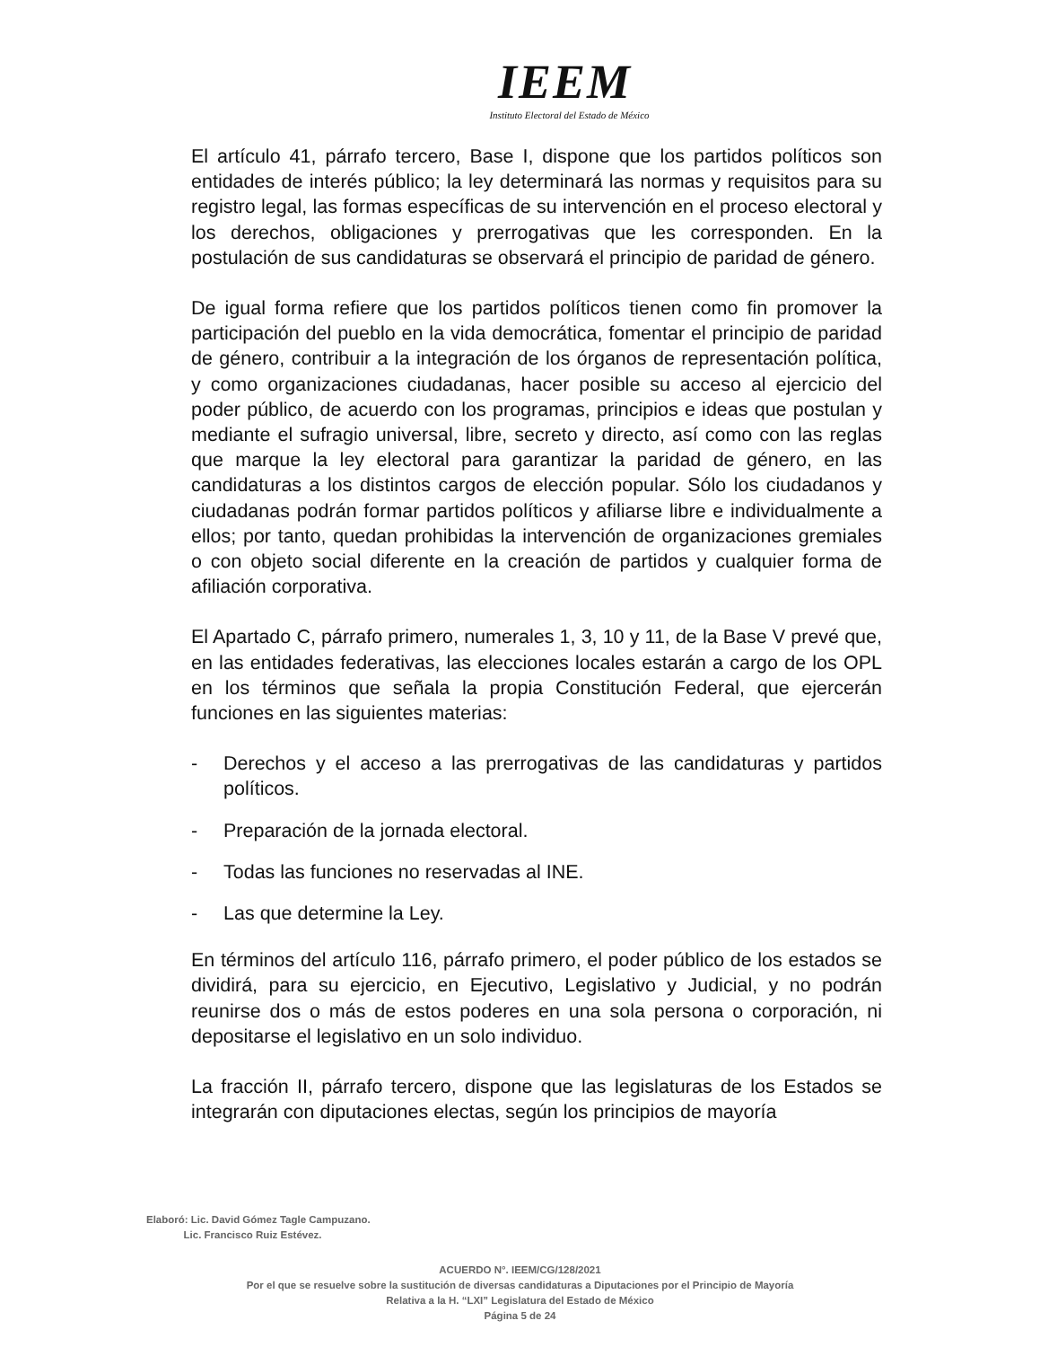IEEM
Instituto Electoral del Estado de México
El artículo 41, párrafo tercero, Base I, dispone que los partidos políticos son entidades de interés público; la ley determinará las normas y requisitos para su registro legal, las formas específicas de su intervención en el proceso electoral y los derechos, obligaciones y prerrogativas que les corresponden. En la postulación de sus candidaturas se observará el principio de paridad de género.
De igual forma refiere que los partidos políticos tienen como fin promover la participación del pueblo en la vida democrática, fomentar el principio de paridad de género, contribuir a la integración de los órganos de representación política, y como organizaciones ciudadanas, hacer posible su acceso al ejercicio del poder público, de acuerdo con los programas, principios e ideas que postulan y mediante el sufragio universal, libre, secreto y directo, así como con las reglas que marque la ley electoral para garantizar la paridad de género, en las candidaturas a los distintos cargos de elección popular. Sólo los ciudadanos y ciudadanas podrán formar partidos políticos y afiliarse libre e individualmente a ellos; por tanto, quedan prohibidas la intervención de organizaciones gremiales o con objeto social diferente en la creación de partidos y cualquier forma de afiliación corporativa.
El Apartado C, párrafo primero, numerales 1, 3, 10 y 11, de la Base V prevé que, en las entidades federativas, las elecciones locales estarán a cargo de los OPL en los términos que señala la propia Constitución Federal, que ejercerán funciones en las siguientes materias:
- Derechos y el acceso a las prerrogativas de las candidaturas y partidos políticos.
- Preparación de la jornada electoral.
- Todas las funciones no reservadas al INE.
- Las que determine la Ley.
En términos del artículo 116, párrafo primero, el poder público de los estados se dividirá, para su ejercicio, en Ejecutivo, Legislativo y Judicial, y no podrán reunirse dos o más de estos poderes en una sola persona o corporación, ni depositarse el legislativo en un solo individuo.
La fracción II, párrafo tercero, dispone que las legislaturas de los Estados se integrarán con diputaciones electas, según los principios de mayoría
Elaboró: Lic. David Gómez Tagle Campuzano.
Lic. Francisco Ruiz Estévez.
ACUERDO N°. IEEM/CG/128/2021
Por el que se resuelve sobre la sustitución de diversas candidaturas a Diputaciones por el Principio de Mayoría
Relativa a la H. “LXI” Legislatura del Estado de México
Página 5 de 24